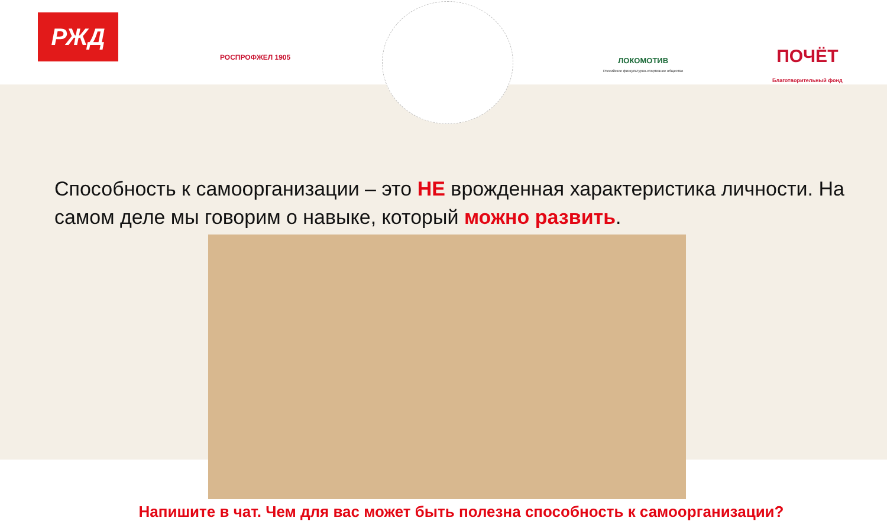РЖД
РОСПРОФЖЕЛ 1905
ЛОКОМОТИВ
Российское физкультурно-спортивное общество
ПОЧЁТ
Благотворительный фонд
Способность к самоорганизации – это НЕ врожденная характеристика личности. На самом деле мы говорим о навыке, который можно развить.
Напишите в чат. Чем для вас может быть полезна способность к самоорганизации?